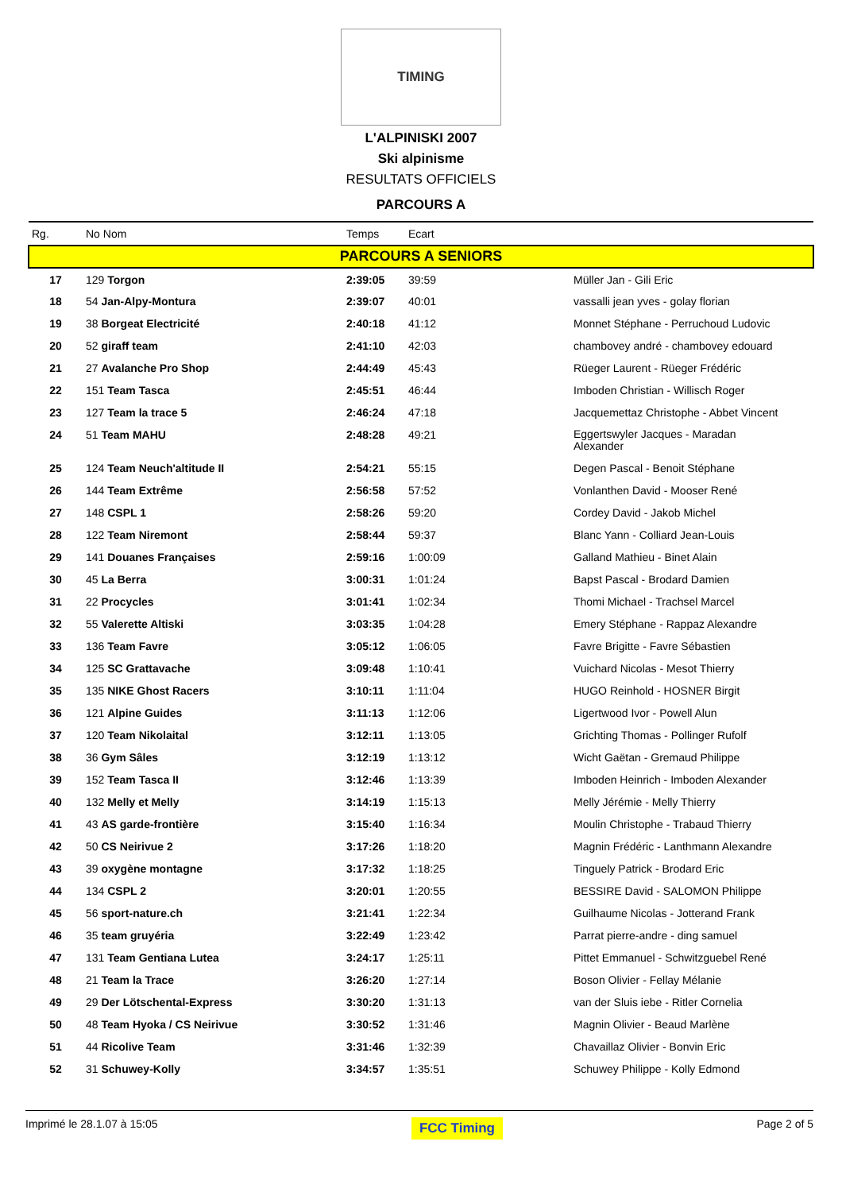TIMING
L'ALPINISKI 2007
Ski alpinisme
RESULTATS OFFICIELS
PARCOURS A
| Rg. | No Nom | Temps | Ecart | |
| --- | --- | --- | --- | --- |
| PARCOURS A SENIORS | | | | |
| 17 | 129 Torgon | 2:39:05 | 39:59 | Müller Jan - Gili Eric |
| 18 | 54 Jan-Alpy-Montura | 2:39:07 | 40:01 | vassalli jean yves - golay florian |
| 19 | 38 Borgeat Electricité | 2:40:18 | 41:12 | Monnet Stéphane - Perruchoud Ludovic |
| 20 | 52 giraff team | 2:41:10 | 42:03 | chambovey andré - chambovey edouard |
| 21 | 27 Avalanche Pro Shop | 2:44:49 | 45:43 | Rüeger Laurent - Rüeger Frédéric |
| 22 | 151 Team Tasca | 2:45:51 | 46:44 | Imboden Christian - Willisch Roger |
| 23 | 127 Team la trace 5 | 2:46:24 | 47:18 | Jacquemettaz Christophe - Abbet Vincent |
| 24 | 51 Team MAHU | 2:48:28 | 49:21 | Eggertswyler Jacques - Maradan Alexander |
| 25 | 124 Team Neuch'altitude II | 2:54:21 | 55:15 | Degen Pascal - Benoit Stéphane |
| 26 | 144 Team Extrême | 2:56:58 | 57:52 | Vonlanthen David - Mooser René |
| 27 | 148 CSPL 1 | 2:58:26 | 59:20 | Cordey David - Jakob Michel |
| 28 | 122 Team Niremont | 2:58:44 | 59:37 | Blanc Yann - Colliard Jean-Louis |
| 29 | 141 Douanes Françaises | 2:59:16 | 1:00:09 | Galland Mathieu - Binet Alain |
| 30 | 45 La Berra | 3:00:31 | 1:01:24 | Bapst Pascal - Brodard Damien |
| 31 | 22 Procycles | 3:01:41 | 1:02:34 | Thomi Michael - Trachsel Marcel |
| 32 | 55 Valerette Altiski | 3:03:35 | 1:04:28 | Emery Stéphane - Rappaz Alexandre |
| 33 | 136 Team Favre | 3:05:12 | 1:06:05 | Favre Brigitte - Favre Sébastien |
| 34 | 125 SC Grattavache | 3:09:48 | 1:10:41 | Vuichard Nicolas - Mesot Thierry |
| 35 | 135 NIKE Ghost Racers | 3:10:11 | 1:11:04 | HUGO Reinhold - HOSNER Birgit |
| 36 | 121 Alpine Guides | 3:11:13 | 1:12:06 | Ligertwood Ivor - Powell Alun |
| 37 | 120 Team Nikolaital | 3:12:11 | 1:13:05 | Grichting Thomas - Pollinger Rufolf |
| 38 | 36 Gym Sâles | 3:12:19 | 1:13:12 | Wicht Gaëtan - Gremaud Philippe |
| 39 | 152 Team Tasca II | 3:12:46 | 1:13:39 | Imboden Heinrich - Imboden Alexander |
| 40 | 132 Melly et Melly | 3:14:19 | 1:15:13 | Melly Jérémie - Melly Thierry |
| 41 | 43 AS garde-frontière | 3:15:40 | 1:16:34 | Moulin Christophe - Trabaud Thierry |
| 42 | 50 CS Neirivue 2 | 3:17:26 | 1:18:20 | Magnin Frédéric - Lanthmann Alexandre |
| 43 | 39 oxygène montagne | 3:17:32 | 1:18:25 | Tinguely Patrick - Brodard Eric |
| 44 | 134 CSPL 2 | 3:20:01 | 1:20:55 | BESSIRE David - SALOMON Philippe |
| 45 | 56 sport-nature.ch | 3:21:41 | 1:22:34 | Guilhaume Nicolas - Jotterand Frank |
| 46 | 35 team gruyéria | 3:22:49 | 1:23:42 | Parrat pierre-andre - ding samuel |
| 47 | 131 Team Gentiana Lutea | 3:24:17 | 1:25:11 | Pittet Emmanuel - Schwitzguebel René |
| 48 | 21 Team la Trace | 3:26:20 | 1:27:14 | Boson Olivier - Fellay Mélanie |
| 49 | 29 Der Lötschental-Express | 3:30:20 | 1:31:13 | van der Sluis iebe - Ritler Cornelia |
| 50 | 48 Team Hyoka / CS Neirivue | 3:30:52 | 1:31:46 | Magnin Olivier - Beaud Marlène |
| 51 | 44 Ricolive Team | 3:31:46 | 1:32:39 | Chavaillaz Olivier - Bonvin Eric |
| 52 | 31 Schuwey-Kolly | 3:34:57 | 1:35:51 | Schuwey Philippe - Kolly Edmond |
Imprimé le 28.1.07 à 15:05 FCC Timing Page 2 of 5